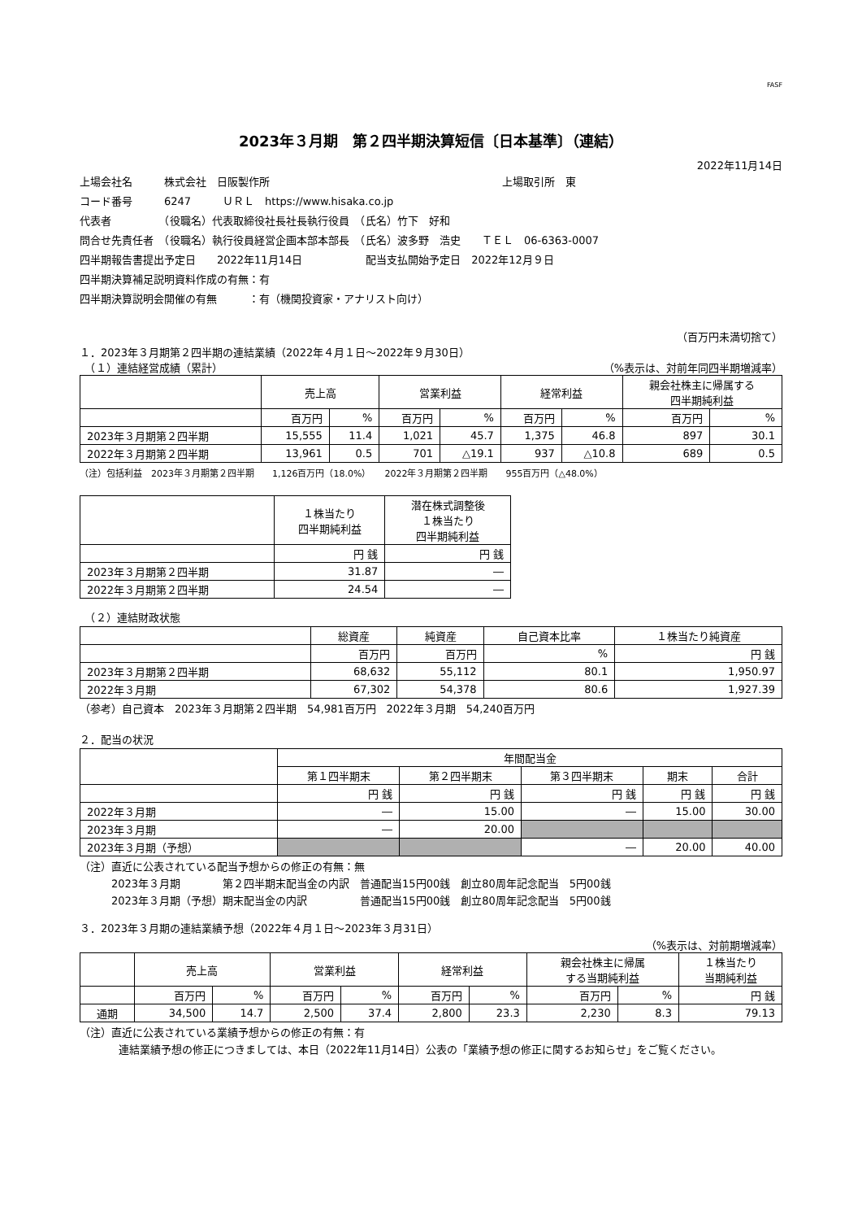FASF
2023年３月期　第２四半期決算短信〔日本基準〕（連結）
2022年11月14日
上場会社名　　　株式会社　日阪製作所　　　　　　　　　　　　　　　　　　　　　　上場取引所　東
コード番号　　　6247　　　ＵＲＬ　https://www.hisaka.co.jp
代表者　　　　　（役職名）代表取締役社長社長執行役員　（氏名）竹下　好和
問合せ先責任者　（役職名）執行役員経営企画本部本部長　（氏名）波多野　浩史　　ＴＥＬ　06-6363-0007
四半期報告書提出予定日　　2022年11月14日　　　　　　配当支払開始予定日　2022年12月９日
四半期決算補足説明資料作成の有無：有
四半期決算説明会開催の有無　　　：有（機関投資家・アナリスト向け）
（百万円未満切捨て）
１．2023年３月期第２四半期の連結業績（2022年４月１日～2022年９月30日）
　（１）連結経営成績（累計） （%表示は、対前年同四半期増減率）
| | 売上高 | | 営業利益 | | 経常利益 | | 親会社株主に帰属する 四半期純利益 | |
| --- | --- | --- | --- | --- | --- | --- | --- | --- |
| | 百万円 | % | 百万円 | % | 百万円 | % | 百万円 | % |
| 2023年３月期第２四半期 | 15,555 | 11.4 | 1,021 | 45.7 | 1,375 | 46.8 | 897 | 30.1 |
| 2022年３月期第２四半期 | 13,961 | 0.5 | 701 | △19.1 | 937 | △10.8 | 689 | 0.5 |
（注）包括利益　2023年３月期第２四半期　　1,126百万円（18.0%）　　2022年３月期第２四半期　　955百万円（△48.0%）
| | １株当たり 四半期純利益 | 潜在株式調整後 １株当たり 四半期純利益 |
| --- | --- | --- |
| | 円 銭 | 円 銭 |
| 2023年３月期第２四半期 | 31.87 | ― |
| 2022年３月期第２四半期 | 24.54 | ― |
　（２）連結財政状態
| | 総資産 | 純資産 | 自己資本比率 | １株当たり純資産 |
| --- | --- | --- | --- | --- |
| | 百万円 | 百万円 | % | 円 銭 |
| 2023年３月期第２四半期 | 68,632 | 55,112 | 80.1 | 1,950.97 |
| 2022年３月期 | 67,302 | 54,378 | 80.6 | 1,927.39 |
（参考）自己資本　2023年３月期第２四半期　54,981百万円　2022年３月期　54,240百万円
２．配当の状況
| | 年間配当金 | | | | |
| --- | --- | --- | --- | --- | --- |
| | 第１四半期末 | 第２四半期末 | 第３四半期末 | 期末 | 合計 |
| | 円 銭 | 円 銭 | 円 銭 | 円 銭 | 円 銭 |
| 2022年３月期 | ― | 15.00 | ― | 15.00 | 30.00 |
| 2023年３月期 | ― | 20.00 | | | |
| 2023年３月期（予想） | | | ― | 20.00 | 40.00 |
（注）直近に公表されている配当予想からの修正の有無：無
　　　2023年３月期　　　　第２四半期末配当金の内訳　普通配当15円00銭　創立80周年記念配当　5円00銭
　　　2023年３月期（予想）期末配当金の内訳　　　　　普通配当15円00銭　創立80周年記念配当　5円00銭
３．2023年３月期の連結業績予想（2022年４月１日～2023年３月31日）
（%表示は、対前期増減率）
| | 売上高 | | 営業利益 | | 経常利益 | | 親会社株主に帰属 する当期純利益 | | １株当たり 当期純利益 |
| --- | --- | --- | --- | --- | --- | --- | --- | --- | --- |
| | 百万円 | % | 百万円 | % | 百万円 | % | 百万円 | % | 円 銭 |
| 通期 | 34,500 | 14.7 | 2,500 | 37.4 | 2,800 | 23.3 | 2,230 | 8.3 | 79.13 |
（注）直近に公表されている業績予想からの修正の有無：有
連結業績予想の修正につきましては、本日（2022年11月14日）公表の「業績予想の修正に関するお知らせ」をご覧ください。